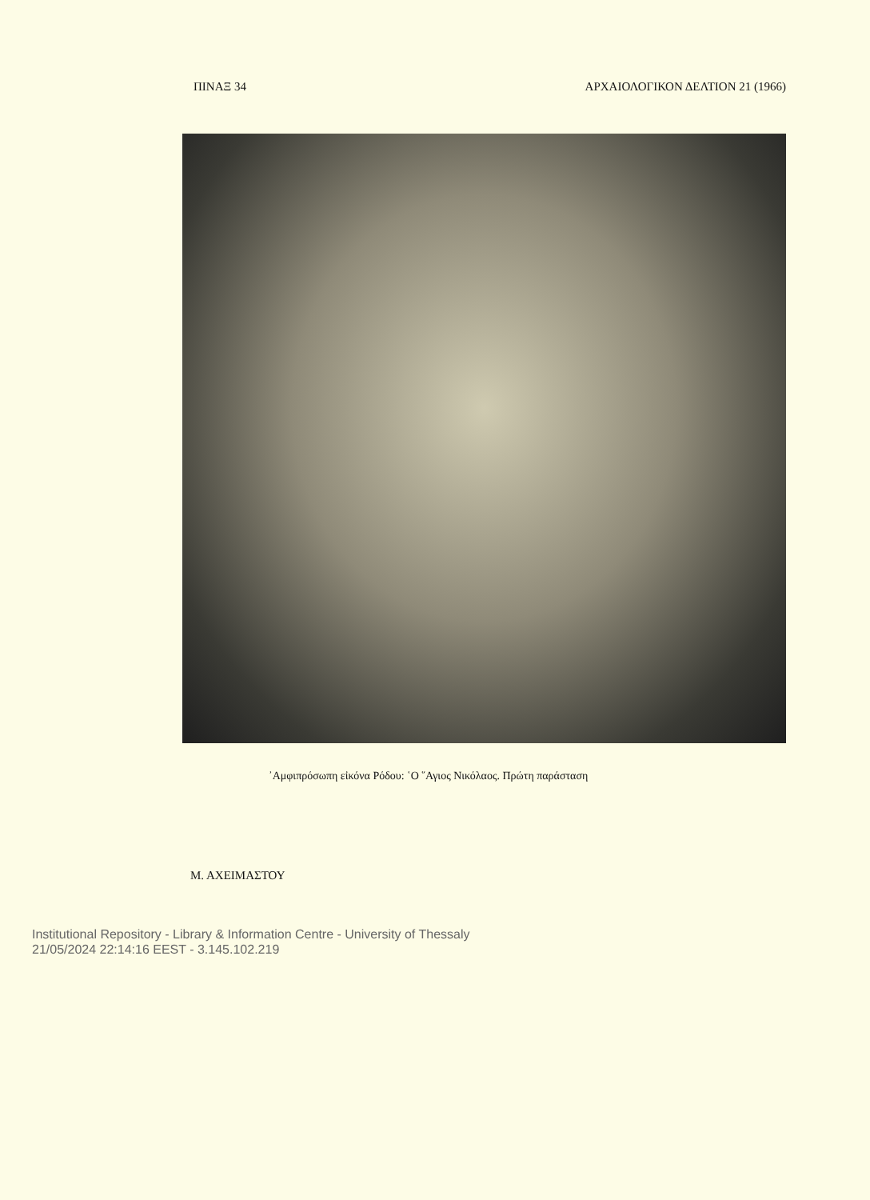ΠΙΝΑΞ 34 ΑΡΧΑΙΟΛΟΓΙΚΟΝ ΔΕΛΤΙΟΝ 21 (1966)
᾿Αμφιπρόσωπη εἰκόνα Ρόδου: ῾Ο ῞Αγιος Νικόλαος. Πρώτη παράσταση
Μ. ΑΧΕΙΜΑΣΤΟΥ
Institutional Repository - Library & Information Centre - University of Thessaly
21/05/2024 22:14:16 EEST - 3.145.102.219